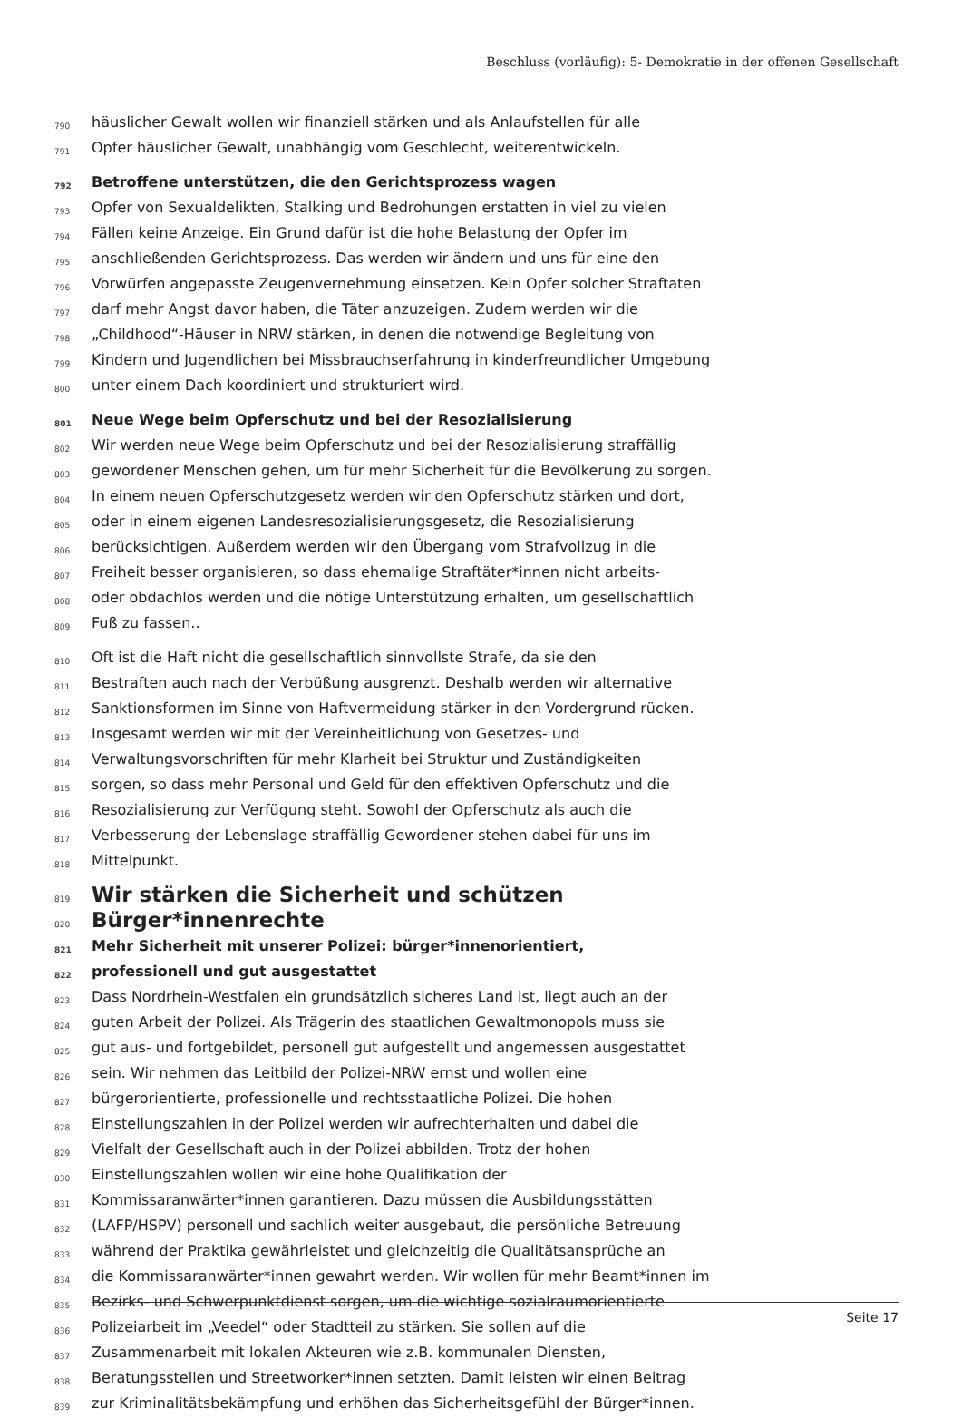Beschluss (vorläufig): 5- Demokratie in der offenen Gesellschaft
790 häuslicher Gewalt wollen wir finanziell stärken und als Anlaufstellen für alle
791 Opfer häuslicher Gewalt, unabhängig vom Geschlecht, weiterentwickeln.
792 Betroffene unterstützen, die den Gerichtsprozess wagen
793 Opfer von Sexualdelikten, Stalking und Bedrohungen erstatten in viel zu vielen
794 Fällen keine Anzeige. Ein Grund dafür ist die hohe Belastung der Opfer im
795 anschließenden Gerichtsprozess. Das werden wir ändern und uns für eine den
796 Vorwürfen angepasste Zeugenvernehmung einsetzen. Kein Opfer solcher Straftaten
797 darf mehr Angst davor haben, die Täter anzuzeigen. Zudem werden wir die
798 „Childhood“-Häuser in NRW stärken, in denen die notwendige Begleitung von
799 Kindern und Jugendlichen bei Missbrauchserfahrung in kinderfreundlicher Umgebung
800 unter einem Dach koordiniert und strukturiert wird.
801 Neue Wege beim Opferschutz und bei der Resozialisierung
802 Wir werden neue Wege beim Opferschutz und bei der Resozialisierung straffällig
803 gewordener Menschen gehen, um für mehr Sicherheit für die Bevölkerung zu sorgen.
804 In einem neuen Opferschutzgesetz werden wir den Opferschutz stärken und dort,
805 oder in einem eigenen Landesresozialisierungsgesetz, die Resozialisierung
806 berücksichtigen. Außerdem werden wir den Übergang vom Strafvollzug in die
807 Freiheit besser organisieren, so dass ehemalige Straftäter*innen nicht arbeits-
808 oder obdachlos werden und die nötige Unterstützung erhalten, um gesellschaftlich
809 Fuß zu fassen..
810 Oft ist die Haft nicht die gesellschaftlich sinnvollste Strafe, da sie den
811 Bestraften auch nach der Verbüßung ausgrenzt. Deshalb werden wir alternative
812 Sanktionsformen im Sinne von Haftvermeidung stärker in den Vordergrund rücken.
813 Insgesamt werden wir mit der Vereinheitlichung von Gesetzes- und
814 Verwaltungsvorschriften für mehr Klarheit bei Struktur und Zuständigkeiten
815 sorgen, so dass mehr Personal und Geld für den effektiven Opferschutz und die
816 Resozialisierung zur Verfügung steht. Sowohl der Opferschutz als auch die
817 Verbesserung der Lebenslage straffällig Gewordener stehen dabei für uns im
818 Mittelpunkt.
819 Wir stärken die Sicherheit und schützen
820 Bürger*innenrechte
821 Mehr Sicherheit mit unserer Polizei: bürger*innenorientiert,
822 professionell und gut ausgestattet
823 Dass Nordrhein-Westfalen ein grundsätzlich sicheres Land ist, liegt auch an der
824 guten Arbeit der Polizei. Als Trägerin des staatlichen Gewaltmonopols muss sie
825 gut aus- und fortgebildet, personell gut aufgestellt und angemessen ausgestattet
826 sein. Wir nehmen das Leitbild der Polizei-NRW ernst und wollen eine
827 bürgerorientierte, professionelle und rechtsstaatliche Polizei. Die hohen
828 Einstellungszahlen in der Polizei werden wir aufrechterhalten und dabei die
829 Vielfalt der Gesellschaft auch in der Polizei abbilden. Trotz der hohen
830 Einstellungszahlen wollen wir eine hohe Qualifikation der
831 Kommissaranwärter*innen garantieren. Dazu müssen die Ausbildungsstätten
832 (LAFP/HSPV) personell und sachlich weiter ausgebaut, die persönliche Betreuung
833 während der Praktika gewährleistet und gleichzeitig die Qualitätsansprüche an
834 die Kommissaranwärter*innen gewahrt werden. Wir wollen für mehr Beamt*innen im
835 Bezirks- und Schwerpunktdienst sorgen, um die wichtige sozialraumorientierte
836 Polizeiarbeit im „Veedel“ oder Stadtteil zu stärken. Sie sollen auf die
837 Zusammenarbeit mit lokalen Akteuren wie z.B. kommunalen Diensten,
838 Beratungsstellen und Streetworker*innen setzten. Damit leisten wir einen Beitrag
839 zur Kriminalitätsbekämpfung und erhöhen das Sicherheitsgefühl der Bürger*innen.
Seite 17